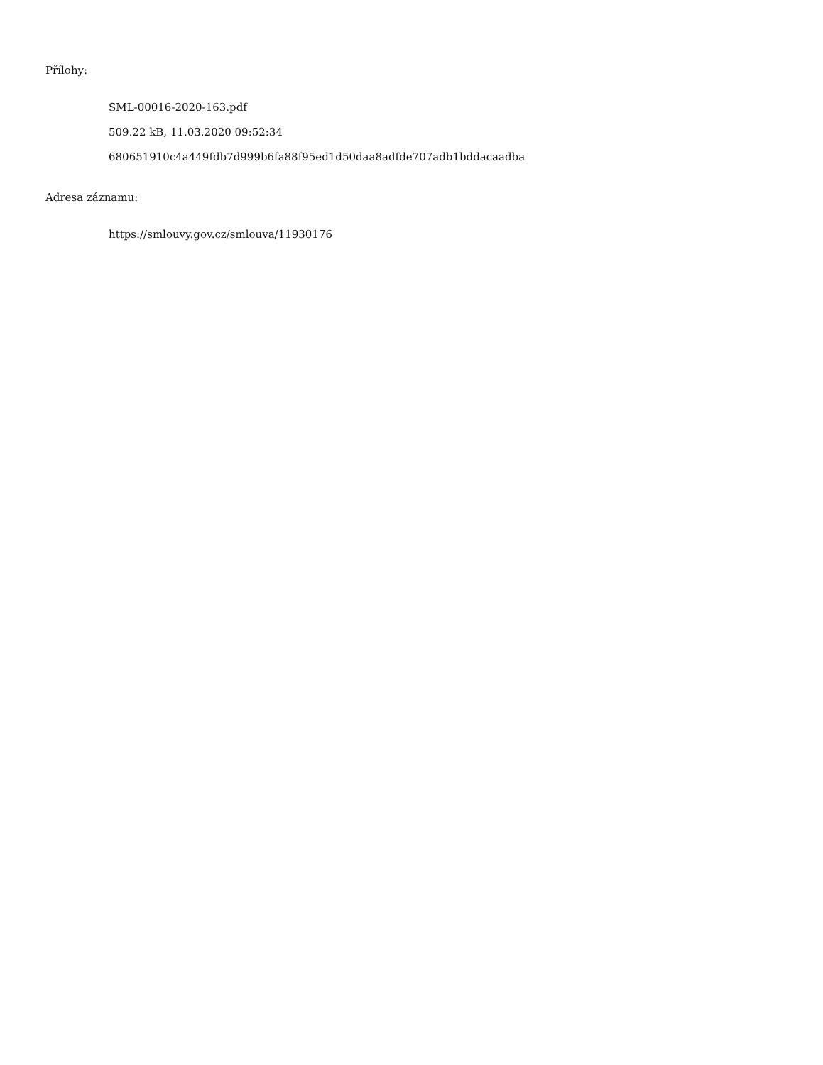Přílohy:
SML-00016-2020-163.pdf
509.22 kB, 11.03.2020 09:52:34
680651910c4a449fdb7d999b6fa88f95ed1d50daa8adfde707adb1bddacaadba
Adresa záznamu:
https://smlouvy.gov.cz/smlouva/11930176